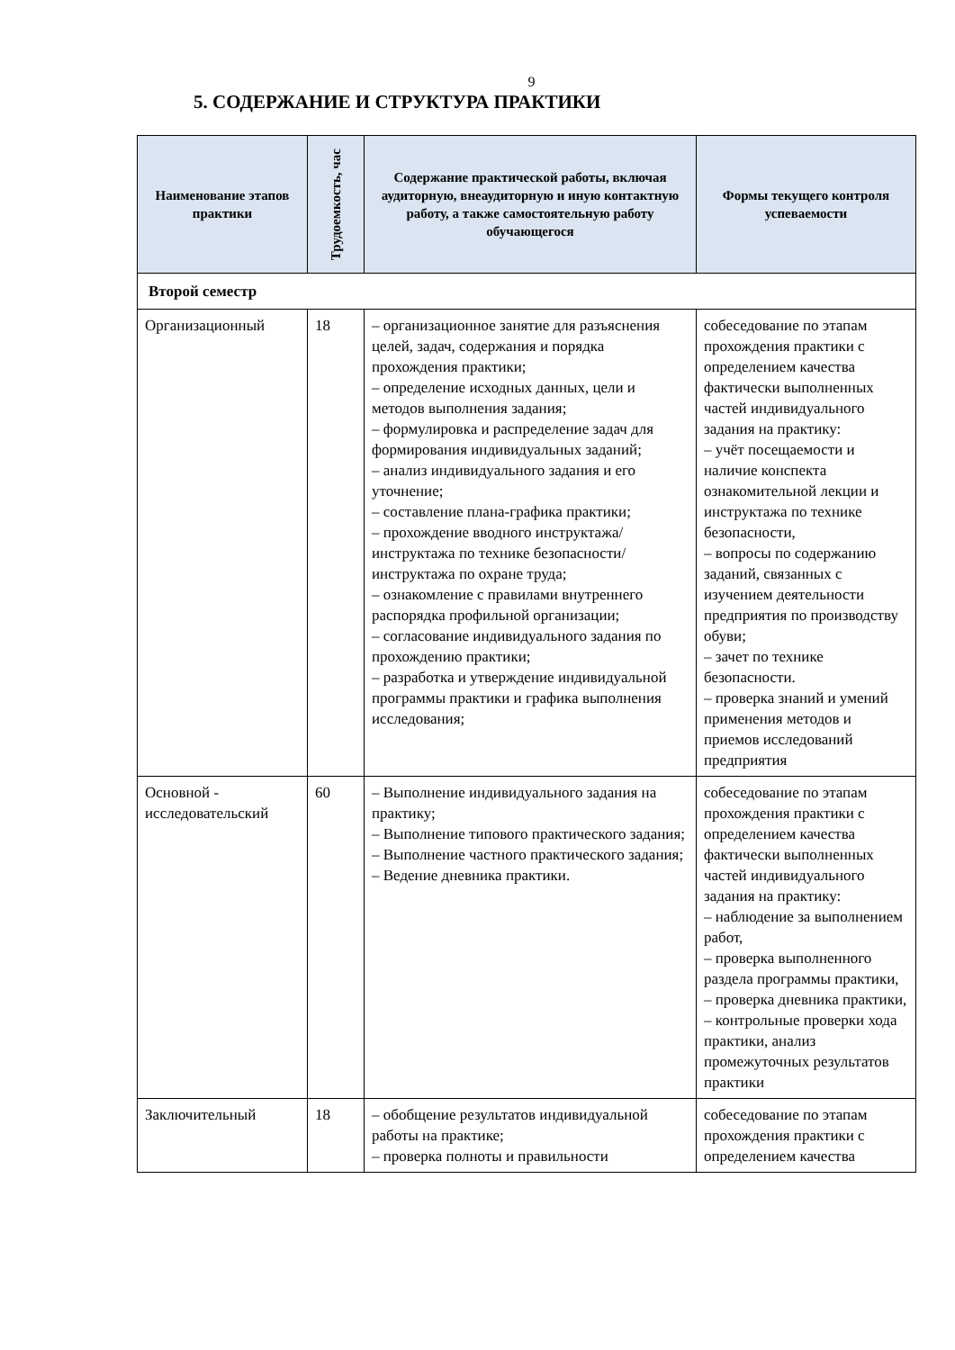9
5. СОДЕРЖАНИЕ И СТРУКТУРА ПРАКТИКИ
| Наименование этапов практики | Трудоемкость, час | Содержание практической работы, включая аудиторную, внеаудиторную и иную контактную работу, а также самостоятельную работу обучающегося | Формы текущего контроля успеваемости |
| --- | --- | --- | --- |
| Второй семестр | | | |
| Организационный | 18 | – организационное занятие для разъяснения целей, задач, содержания и порядка прохождения практики; – определение исходных данных, цели и методов выполнения задания; – формулировка и распределение задач для формирования индивидуальных заданий; – анализ индивидуального задания и его уточнение; – составление плана-графика практики; – прохождение вводного инструктажа/инструктажа по технике безопасности/инструктажа по охране труда; – ознакомление с правилами внутреннего распорядка профильной организации; – согласование индивидуального задания по прохождению практики; – разработка и утверждение индивидуальной программы практики и графика выполнения исследования; | собеседование по этапам прохождения практики с определением качества фактически выполненных частей индивидуального задания на практику: – учёт посещаемости и наличие конспекта ознакомительной лекции и инструктажа по технике безопасности, – вопросы по содержанию заданий, связанных с изучением деятельности предприятия по производству обуви; – зачет по технике безопасности. – проверка знаний и умений применения методов и приемов исследований предприятия |
| Основной - исследовательский | 60 | – Выполнение индивидуального задания на практику; – Выполнение типового практического задания; – Выполнение частного практического задания; – Ведение дневника практики. | собеседование по этапам прохождения практики с определением качества фактически выполненных частей индивидуального задания на практику: – наблюдение за выполнением работ, – проверка выполненного раздела программы практики, – проверка дневника практики, – контрольные проверки хода практики, анализ промежуточных результатов практики |
| Заключительный | 18 | – обобщение результатов индивидуальной работы на практике; – проверка полноты и правильности | собеседование по этапам прохождения практики с определением качества |